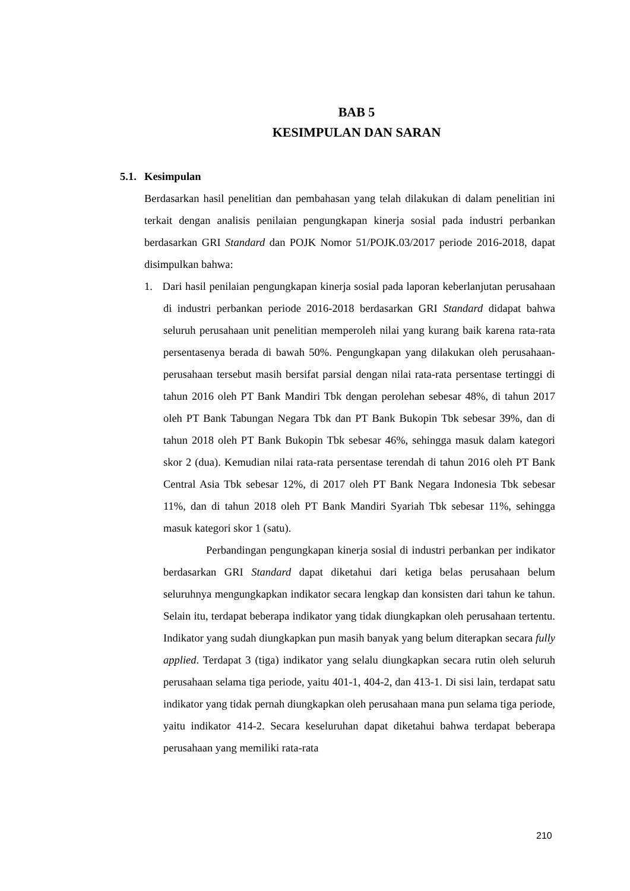BAB 5
KESIMPULAN DAN SARAN
5.1. Kesimpulan
Berdasarkan hasil penelitian dan pembahasan yang telah dilakukan di dalam penelitian ini terkait dengan analisis penilaian pengungkapan kinerja sosial pada industri perbankan berdasarkan GRI Standard dan POJK Nomor 51/POJK.03/2017 periode 2016-2018, dapat disimpulkan bahwa:
1. Dari hasil penilaian pengungkapan kinerja sosial pada laporan keberlanjutan perusahaan di industri perbankan periode 2016-2018 berdasarkan GRI Standard didapat bahwa seluruh perusahaan unit penelitian memperoleh nilai yang kurang baik karena rata-rata persentasenya berada di bawah 50%. Pengungkapan yang dilakukan oleh perusahaan-perusahaan tersebut masih bersifat parsial dengan nilai rata-rata persentase tertinggi di tahun 2016 oleh PT Bank Mandiri Tbk dengan perolehan sebesar 48%, di tahun 2017 oleh PT Bank Tabungan Negara Tbk dan PT Bank Bukopin Tbk sebesar 39%, dan di tahun 2018 oleh PT Bank Bukopin Tbk sebesar 46%, sehingga masuk dalam kategori skor 2 (dua). Kemudian nilai rata-rata persentase terendah di tahun 2016 oleh PT Bank Central Asia Tbk sebesar 12%, di 2017 oleh PT Bank Negara Indonesia Tbk sebesar 11%, dan di tahun 2018 oleh PT Bank Mandiri Syariah Tbk sebesar 11%, sehingga masuk kategori skor 1 (satu).
Perbandingan pengungkapan kinerja sosial di industri perbankan per indikator berdasarkan GRI Standard dapat diketahui dari ketiga belas perusahaan belum seluruhnya mengungkapkan indikator secara lengkap dan konsisten dari tahun ke tahun. Selain itu, terdapat beberapa indikator yang tidak diungkapkan oleh perusahaan tertentu. Indikator yang sudah diungkapkan pun masih banyak yang belum diterapkan secara fully applied. Terdapat 3 (tiga) indikator yang selalu diungkapkan secara rutin oleh seluruh perusahaan selama tiga periode, yaitu 401-1, 404-2, dan 413-1. Di sisi lain, terdapat satu indikator yang tidak pernah diungkapkan oleh perusahaan mana pun selama tiga periode, yaitu indikator 414-2. Secara keseluruhan dapat diketahui bahwa terdapat beberapa perusahaan yang memiliki rata-rata
210